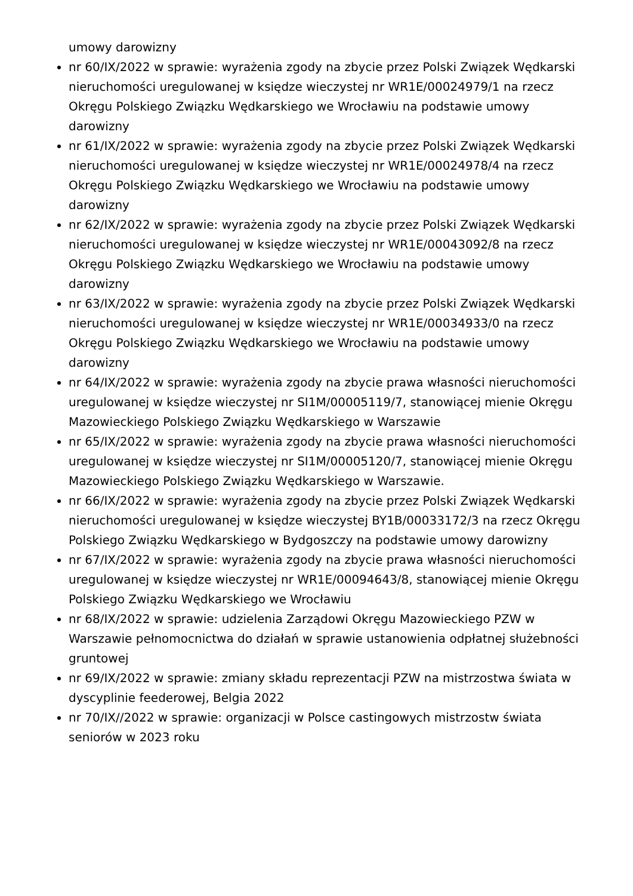umowy darowizny
nr 60/IX/2022 w sprawie: wyrażenia zgody na zbycie przez Polski Związek Wędkarski nieruchomości uregulowanej w księdze wieczystej nr WR1E/00024979/1 na rzecz Okręgu Polskiego Związku Wędkarskiego we Wrocławiu na podstawie umowy darowizny
nr 61/IX/2022 w sprawie: wyrażenia zgody na zbycie przez Polski Związek Wędkarski nieruchomości uregulowanej w księdze wieczystej nr WR1E/00024978/4 na rzecz Okręgu Polskiego Związku Wędkarskiego we Wrocławiu na podstawie umowy darowizny
nr 62/IX/2022 w sprawie: wyrażenia zgody na zbycie przez Polski Związek Wędkarski nieruchomości uregulowanej w księdze wieczystej nr WR1E/00043092/8 na rzecz Okręgu Polskiego Związku Wędkarskiego we Wrocławiu na podstawie umowy darowizny
nr 63/IX/2022 w sprawie: wyrażenia zgody na zbycie przez Polski Związek Wędkarski nieruchomości uregulowanej w księdze wieczystej nr WR1E/00034933/0 na rzecz Okręgu Polskiego Związku Wędkarskiego we Wrocławiu na podstawie umowy darowizny
nr 64/IX/2022 w sprawie: wyrażenia zgody na zbycie prawa własności nieruchomości uregulowanej w księdze wieczystej nr SI1M/00005119/7, stanowiącej mienie Okręgu Mazowieckiego Polskiego Związku Wędkarskiego w Warszawie
nr 65/IX/2022 w sprawie: wyrażenia zgody na zbycie prawa własności nieruchomości uregulowanej w księdze wieczystej nr SI1M/00005120/7, stanowiącej mienie Okręgu Mazowieckiego Polskiego Związku Wędkarskiego w Warszawie.
nr 66/IX/2022 w sprawie: wyrażenia zgody na zbycie przez Polski Związek Wędkarski nieruchomości uregulowanej w księdze wieczystej BY1B/00033172/3 na rzecz Okręgu Polskiego Związku Wędkarskiego w Bydgoszczy na podstawie umowy darowizny
nr 67/IX/2022 w sprawie: wyrażenia zgody na zbycie prawa własności nieruchomości uregulowanej w księdze wieczystej nr WR1E/00094643/8, stanowiącej mienie Okręgu Polskiego Związku Wędkarskiego we Wrocławiu
nr 68/IX/2022 w sprawie: udzielenia Zarządowi Okręgu Mazowieckiego PZW w Warszawie pełnomocnictwa do działań w sprawie ustanowienia odpłatnej służebności gruntowej
nr 69/IX/2022 w sprawie: zmiany składu reprezentacji PZW na mistrzostwa świata w dyscyplinie feederowej, Belgia 2022
nr 70/IX//2022 w sprawie: organizacji w Polsce castingowych mistrzostw świata seniorów w 2023 roku